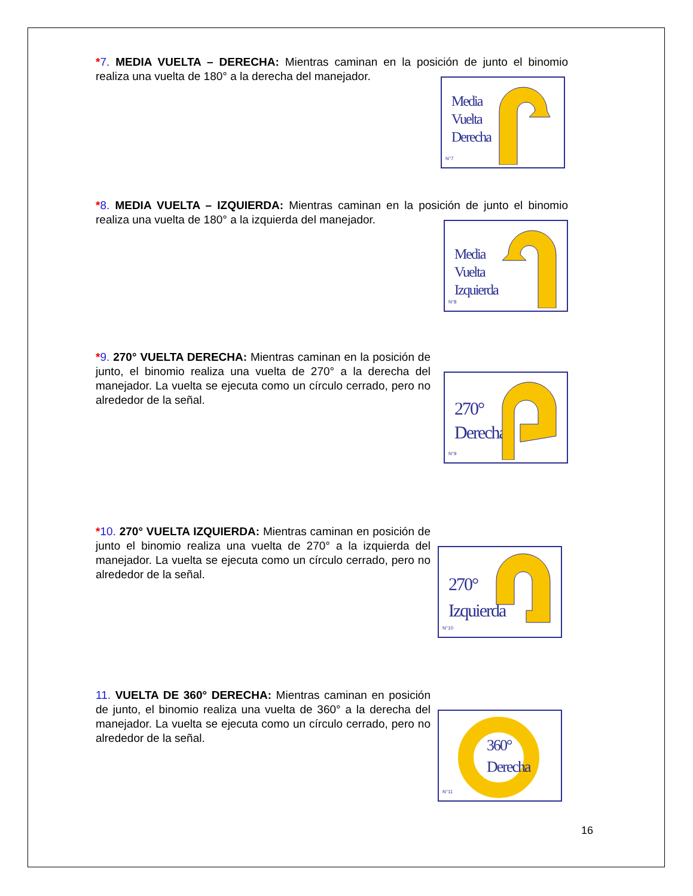*7. MEDIA VUELTA – DERECHA: Mientras caminan en la posición de junto el binomio realiza una vuelta de 180° a la derecha del manejador.
Media
Vuelta
Derecha
N°7
*8. MEDIA VUELTA – IZQUIERDA: Mientras caminan en la posición de junto el binomio realiza una vuelta de 180° a la izquierda del manejador.
Media
Vuelta
Izquierda
N°8
*9. 270° VUELTA DERECHA: Mientras caminan en la posición de junto, el binomio realiza una vuelta de 270° a la derecha del manejador. La vuelta se ejecuta como un círculo cerrado, pero no alrededor de la señal.
270°
Derecha
N°9
*10. 270° VUELTA IZQUIERDA: Mientras caminan en posición de junto el binomio realiza una vuelta de 270° a la izquierda del manejador. La vuelta se ejecuta como un círculo cerrado, pero no alrededor de la señal.
270°
Izquierda
N°10
11. VUELTA DE 360° DERECHA: Mientras caminan en posición de junto, el binomio realiza una vuelta de 360° a la derecha del manejador. La vuelta se ejecuta como un círculo cerrado, pero no alrededor de la señal.
360°
Derecha
N°11
16